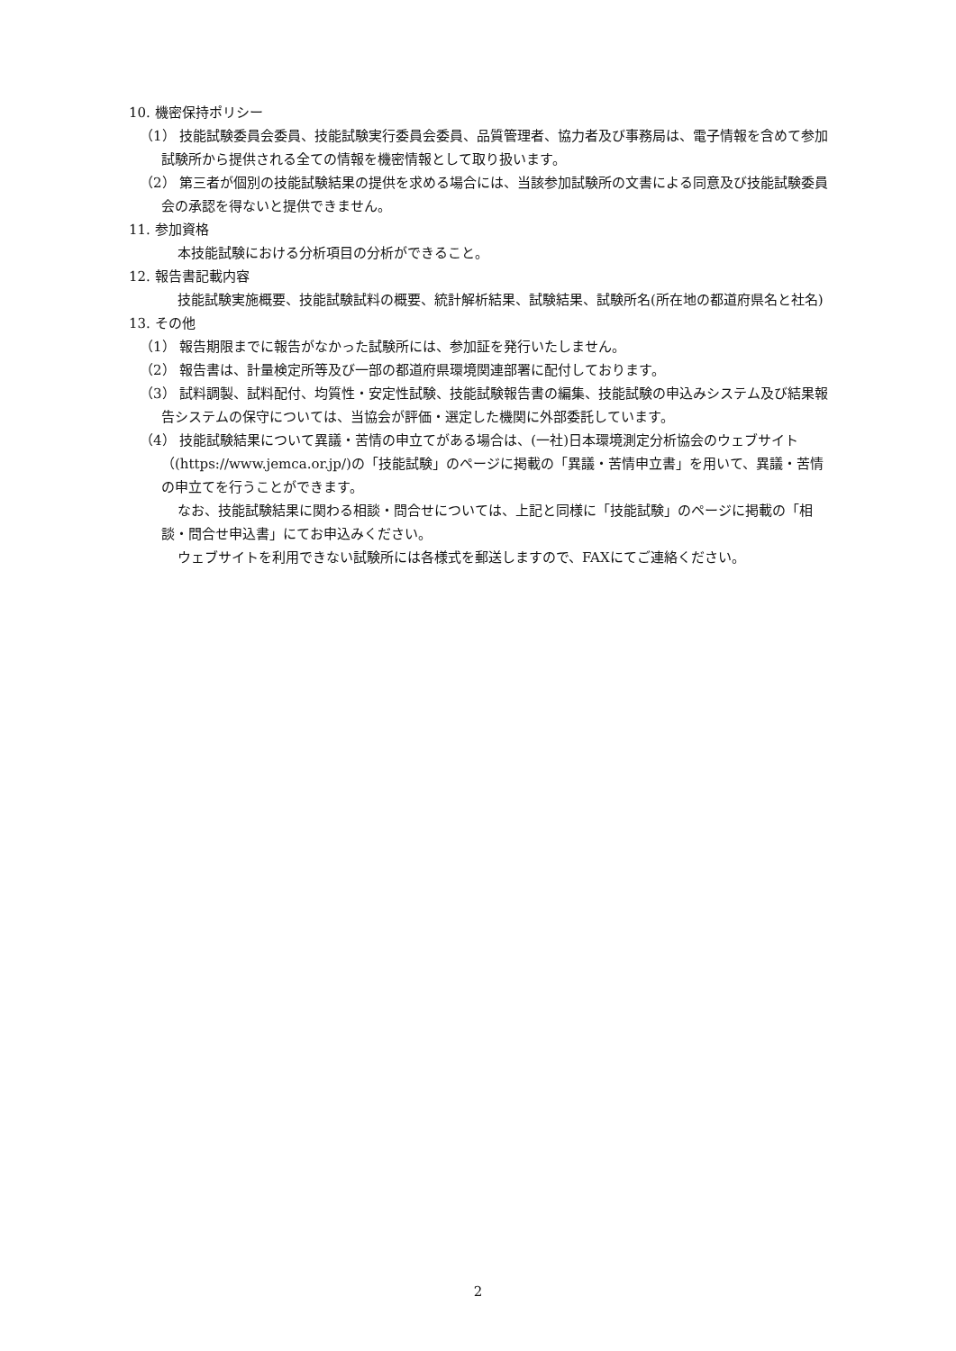10. 機密保持ポリシー
（1） 技能試験委員会委員、技能試験実行委員会委員、品質管理者、協力者及び事務局は、電子情報を含めて参加試験所から提供される全ての情報を機密情報として取り扱います。
（2） 第三者が個別の技能試験結果の提供を求める場合には、当該参加試験所の文書による同意及び技能試験委員会の承認を得ないと提供できません。
11. 参加資格
本技能試験における分析項目の分析ができること。
12. 報告書記載内容
技能試験実施概要、技能試験試料の概要、統計解析結果、試験結果、試験所名(所在地の都道府県名と社名)
13. その他
（1） 報告期限までに報告がなかった試験所には、参加証を発行いたしません。
（2） 報告書は、計量検定所等及び一部の都道府県環境関連部署に配付しております。
（3） 試料調製、試料配付、均質性・安定性試験、技能試験報告書の編集、技能試験の申込みシステム及び結果報告システムの保守については、当協会が評価・選定した機関に外部委託しています。
（4） 技能試験結果について異議・苦情の申立てがある場合は、(一社)日本環境測定分析協会のウェブサイト（(https://www.jemca.or.jp/)の「技能試験」のページに掲載の「異議・苦情申立書」を用いて、異議・苦情の申立てを行うことができます。
なお、技能試験結果に関わる相談・問合せについては、上記と同様に「技能試験」のページに掲載の「相談・問合せ申込書」にてお申込みください。
ウェブサイトを利用できない試験所には各様式を郵送しますので、FAXにてご連絡ください。
2